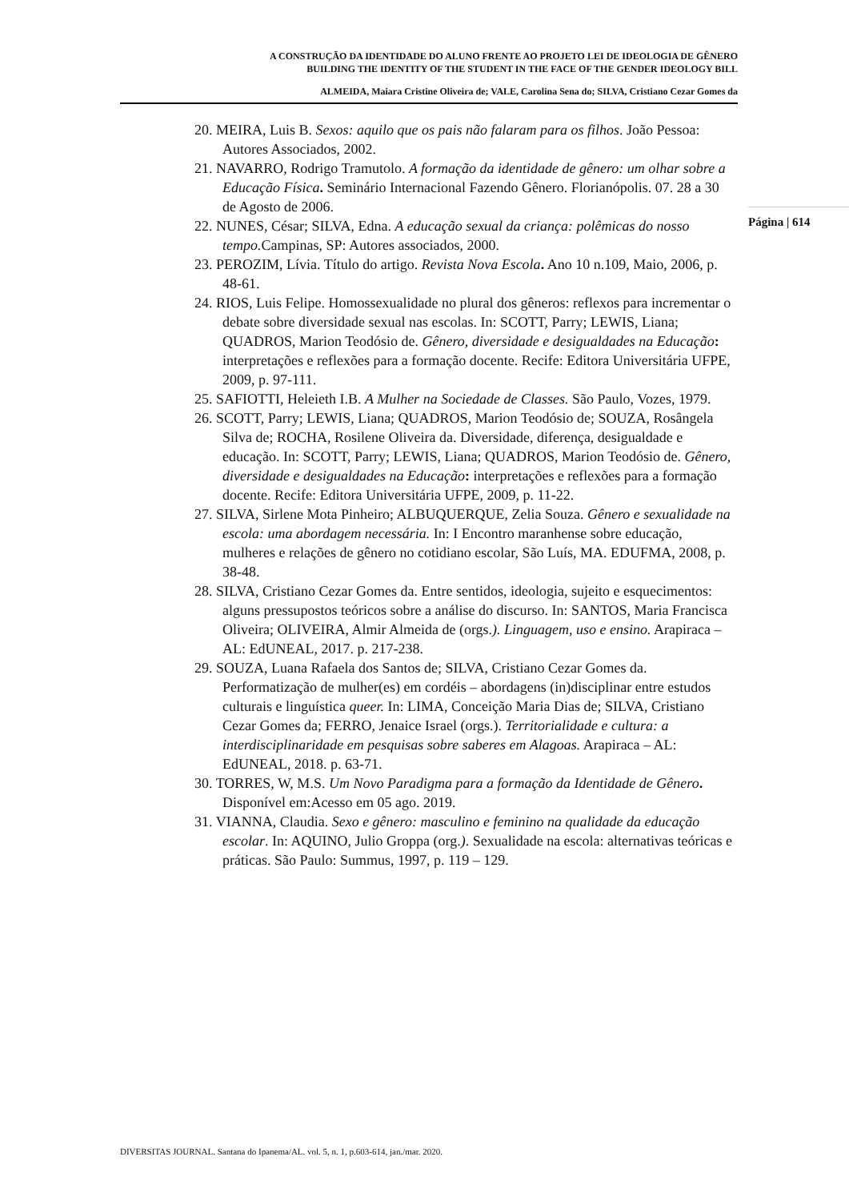A CONSTRUÇÃO DA IDENTIDADE DO ALUNO FRENTE AO PROJETO LEI DE IDEOLOGIA DE GÊNERO
BUILDING THE IDENTITY OF THE STUDENT IN THE FACE OF THE GENDER IDEOLOGY BILL
ALMEIDA, Maiara Cristine Oliveira de; VALE, Carolina Sena do; SILVA, Cristiano Cezar Gomes da
20. MEIRA, Luis B. Sexos: aquilo que os pais não falaram para os filhos. João Pessoa: Autores Associados, 2002.
21. NAVARRO, Rodrigo Tramutolo. A formação da identidade de gênero: um olhar sobre a Educação Física. Seminário Internacional Fazendo Gênero. Florianópolis. 07. 28 a 30 de Agosto de 2006.
22. NUNES, César; SILVA, Edna. A educação sexual da criança: polêmicas do nosso tempo. Campinas, SP: Autores associados, 2000.
23. PEROZIM, Lívia. Título do artigo. Revista Nova Escola. Ano 10 n.109, Maio, 2006, p. 48-61.
24. RIOS, Luis Felipe. Homossexualidade no plural dos gêneros: reflexos para incrementar o debate sobre diversidade sexual nas escolas. In: SCOTT, Parry; LEWIS, Liana; QUADROS, Marion Teodósio de. Gênero, diversidade e desigualdades na Educação: interpretações e reflexões para a formação docente. Recife: Editora Universitária UFPE, 2009, p. 97-111.
25. SAFIOTTI, Heleieth I.B. A Mulher na Sociedade de Classes. São Paulo, Vozes, 1979.
26. SCOTT, Parry; LEWIS, Liana; QUADROS, Marion Teodósio de; SOUZA, Rosângela Silva de; ROCHA, Rosilene Oliveira da. Diversidade, diferença, desigualdade e educação. In: SCOTT, Parry; LEWIS, Liana; QUADROS, Marion Teodósio de. Gênero, diversidade e desigualdades na Educação: interpretações e reflexões para a formação docente. Recife: Editora Universitária UFPE, 2009, p. 11-22.
27. SILVA, Sirlene Mota Pinheiro; ALBUQUERQUE, Zelia Souza. Gênero e sexualidade na escola: uma abordagem necessária. In: I Encontro maranhense sobre educação, mulheres e relações de gênero no cotidiano escolar, São Luís, MA. EDUFMA, 2008, p. 38-48.
28. SILVA, Cristiano Cezar Gomes da. Entre sentidos, ideologia, sujeito e esquecimentos: alguns pressupostos teóricos sobre a análise do discurso. In: SANTOS, Maria Francisca Oliveira; OLIVEIRA, Almir Almeida de (orgs.). Linguagem, uso e ensino. Arapiraca – AL: EdUNEAL, 2017. p. 217-238.
29. SOUZA, Luana Rafaela dos Santos de; SILVA, Cristiano Cezar Gomes da. Performatização de mulher(es) em cordéis – abordagens (in)disciplinar entre estudos culturais e linguística queer. In: LIMA, Conceição Maria Dias de; SILVA, Cristiano Cezar Gomes da; FERRO, Jenaice Israel (orgs.). Territorialidade e cultura: a interdisciplinaridade em pesquisas sobre saberes em Alagoas. Arapiraca – AL: EdUNEAL, 2018. p. 63-71.
30. TORRES, W, M.S. Um Novo Paradigma para a formação da Identidade de Gênero. Disponível em:Acesso em 05 ago. 2019.
31. VIANNA, Claudia. Sexo e gênero: masculino e feminino na qualidade da educação escolar. In: AQUINO, Julio Groppa (org.). Sexualidade na escola: alternativas teóricas e práticas. São Paulo: Summus, 1997, p. 119 – 129.
Página | 614
DIVERSITAS JOURNAL. Santana do Ipanema/AL. vol. 5, n. 1, p.603-614, jan./mar. 2020.